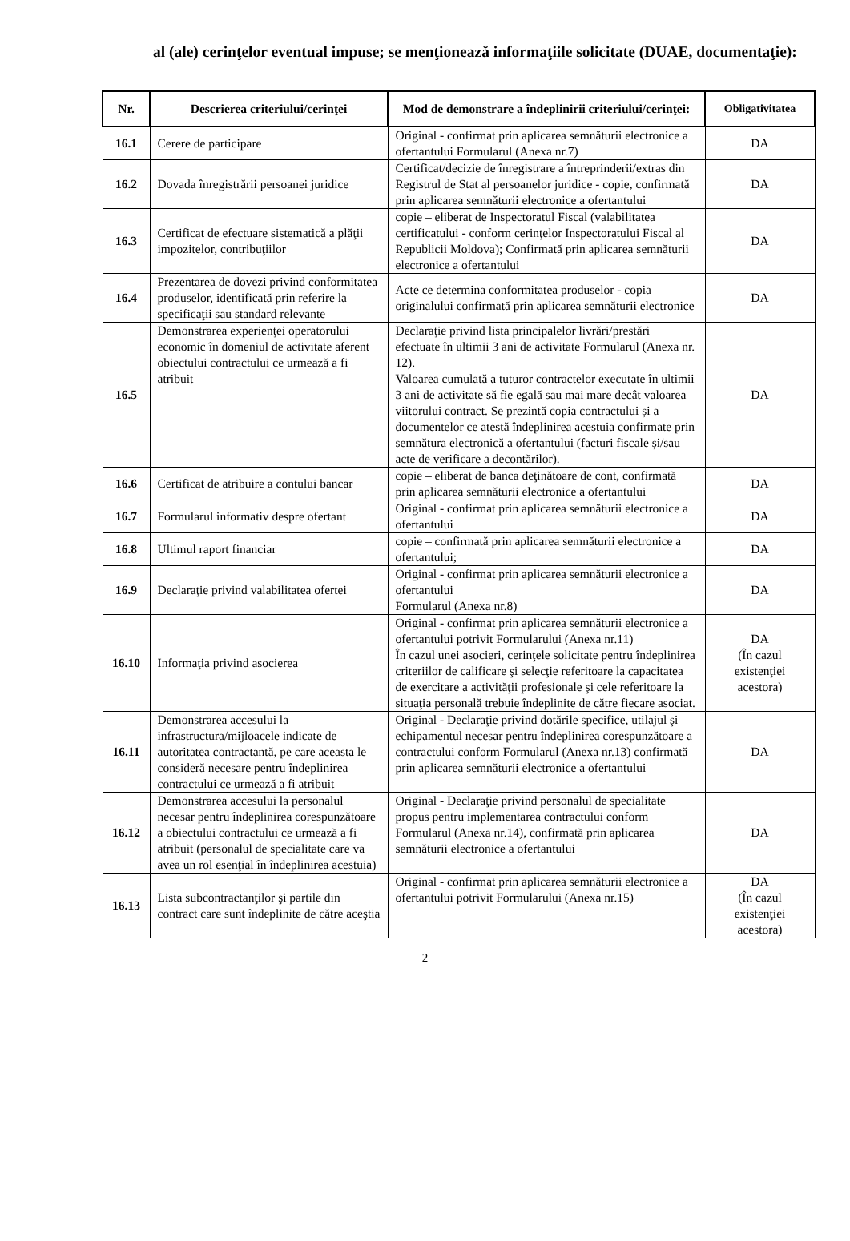al (ale) cerinţelor eventual impuse; se menţionează informaţiile solicitate (DUAE, documentaţie):
| Nr. | Descrierea criteriului/cerinţei | Mod de demonstrare a îndeplinirii criteriului/cerinţei: | Obligativitatea |
| --- | --- | --- | --- |
| 16.1 | Cerere de participare | Original - confirmat prin aplicarea semnăturii electronice a ofertantului Formularul (Anexa nr.7) | DA |
| 16.2 | Dovada înregistrării persoanei juridice | Certificat/decizie de înregistrare a întreprinderii/extras din Registrul de Stat al persoanelor juridice - copie, confirmată prin aplicarea semnăturii electronice a ofertantului | DA |
| 16.3 | Certificat de efectuare sistematică a plăţii impozitelor, contribuţiilor | copie – eliberat de Inspectoratul Fiscal (valabilitatea certificatului - conform cerinţelor Inspectoratului Fiscal al Republicii Moldova); Confirmată prin aplicarea semnăturii electronice a ofertantului | DA |
| 16.4 | Prezentarea de dovezi privind conformitatea produselor, identificată prin referire la specificaţii sau standard relevante | Acte ce determina conformitatea produselor - copia originalului confirmată prin aplicarea semnăturii electronice | DA |
| 16.5 | Demonstrarea experienţei operatorului economic în domeniul de activitate aferent obiectului contractului ce urmează a fi atribuit | Declaraţie privind lista principalelor livrări/prestări efectuate în ultimii 3 ani de activitate Formularul (Anexa nr. 12). Valoarea cumulată a tuturor contractelor executate în ultimii 3 ani de activitate să fie egală sau mai mare decât valoarea viitorului contract. Se prezintă copia contractului și a documentelor ce atestă îndeplinirea acestuia confirmate prin semnătura electronică a ofertantului (facturi fiscale și/sau acte de verificare a decontărilor). | DA |
| 16.6 | Certificat de atribuire a contului bancar | copie – eliberat de banca deţinătoare de cont, confirmată prin aplicarea semnăturii electronice a ofertantului | DA |
| 16.7 | Formularul informativ despre ofertant | Original - confirmat prin aplicarea semnăturii electronice a ofertantului | DA |
| 16.8 | Ultimul raport financiar | copie – confirmată prin aplicarea semnăturii electronice a ofertantului; | DA |
| 16.9 | Declaraţie privind valabilitatea ofertei | Original - confirmat prin aplicarea semnăturii electronice a ofertantului Formularul (Anexa nr.8) | DA |
| 16.10 | Informaţia privind asocierea | Original - confirmat prin aplicarea semnăturii electronice a ofertantului potrivit Formularului (Anexa nr.11) În cazul unei asocieri, cerinţele solicitate pentru îndeplinirea criteriilor de calificare şi selecţie referitoare la capacitatea de exercitare a activităţii profesionale şi cele referitoare la situaţia personală trebuie îndeplinite de către fiecare asociat. | DA (În cazul existenţiei acestora) |
| 16.11 | Demonstrarea accesului la infrastructura/mijloacele indicate de autoritatea contractantă, pe care aceasta le consideră necesare pentru îndeplinirea contractului ce urmează a fi atribuit | Original - Declaraţie privind dotările specifice, utilajul şi echipamentul necesar pentru îndeplinirea corespunzătoare a contractului conform Formularul (Anexa nr.13) confirmată prin aplicarea semnăturii electronice a ofertantului | DA |
| 16.12 | Demonstrarea accesului la personalul necesar pentru îndeplinirea corespunzătoare a obiectului contractului ce urmează a fi atribuit (personalul de specialitate care va avea un rol esenţial în îndeplinirea acestuia) | Original - Declaraţie privind personalul de specialitate propus pentru implementarea contractului conform Formularul (Anexa nr.14), confirmată prin aplicarea semnăturii electronice a ofertantului | DA |
| 16.13 | Lista subcontractanţilor şi partile din contract care sunt îndeplinite de către aceştia | Original - confirmat prin aplicarea semnăturii electronice a ofertantului potrivit Formularului (Anexa nr.15) | DA (În cazul existenţiei acestora) |
2